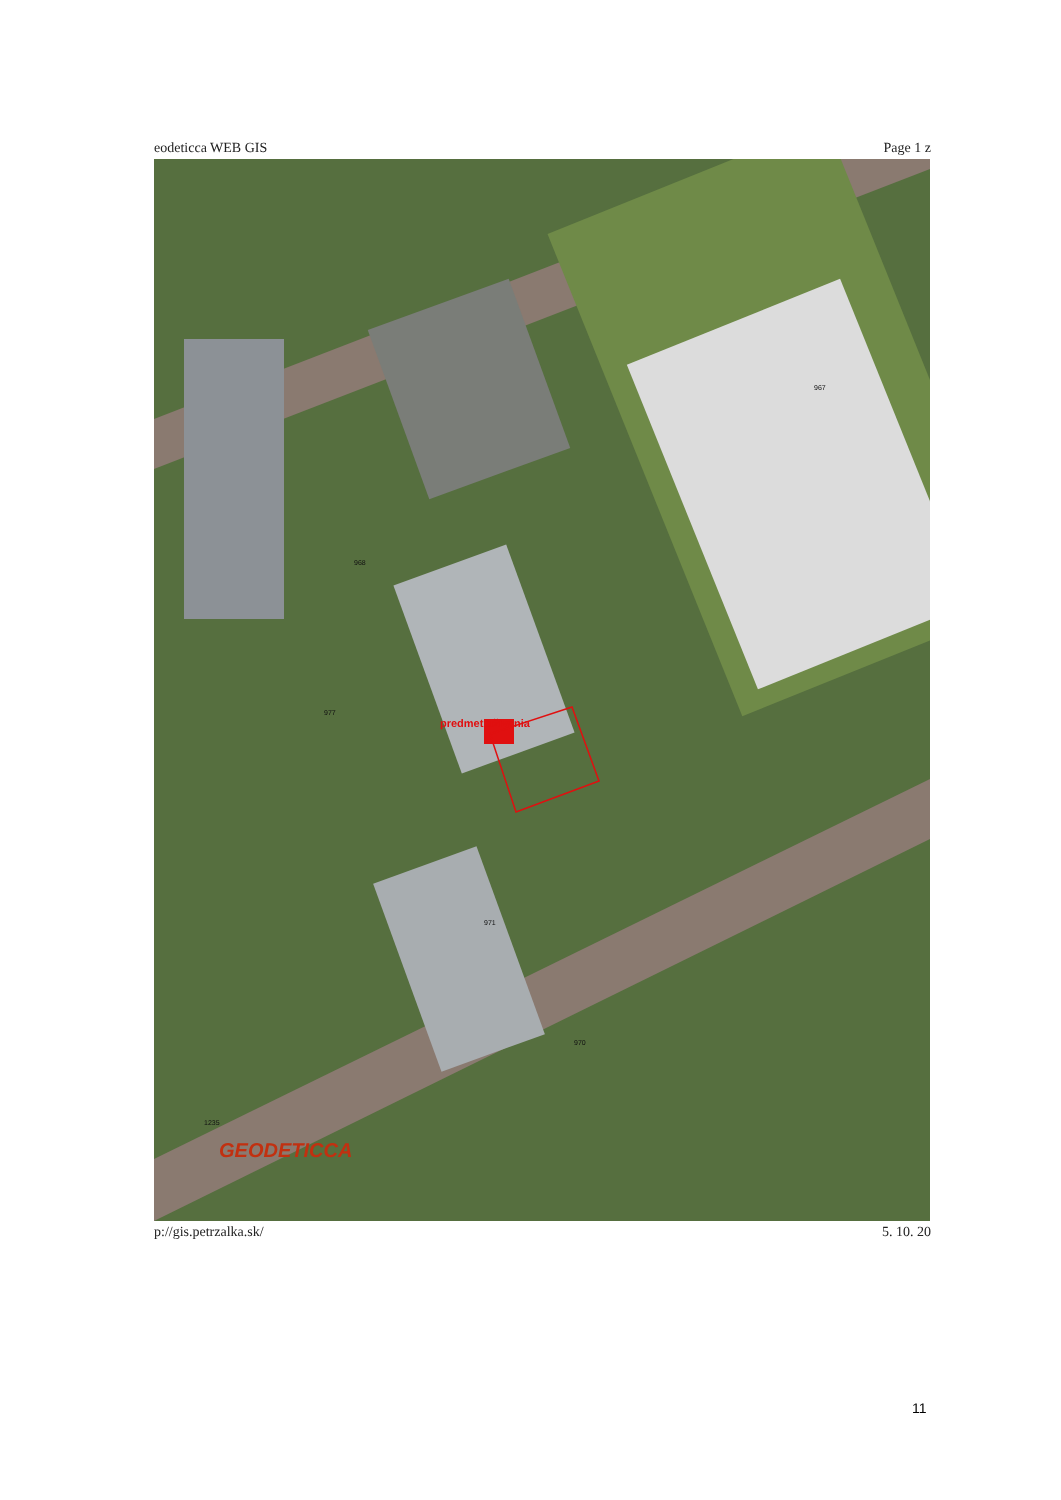eodeticca WEB GIS Page 1 z
968
967
977
971
970
1235
predmet užívania
GEODETICCA
p://gis.petrzalka.sk/ 5. 10. 20
11